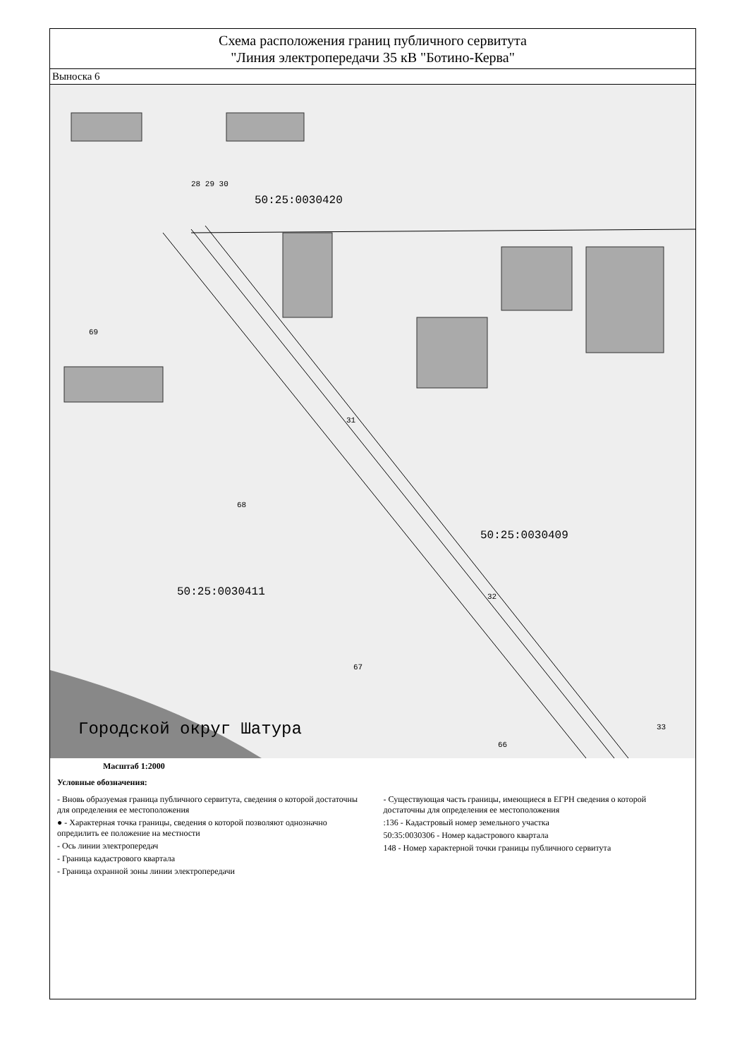Схема расположения границ публичного сервитута
"Линия электропередачи 35 кВ "Ботино-Керва"
Выноска 6
50:25:0030420
50:25:0030409
50:25:0030411
Городской округ Шатура
28 29 30
31
68
32
67
33
66
69
Масштаб 1:2000
Условные обозначения:
- Вновь образуемая граница публичного сервитута, сведения о которой достаточны для определения ее местоположения
● - Характерная точка границы, сведения о которой позволяют однозначно опредилить ее положение на местности
- Ось линии электропередач
- Граница кадастрового квартала
- Граница охранной зоны линии электропередачи
- Существующая часть границы, имеющиеся в ЕГРН сведения о которой достаточны для определения ее местоположения
:136 - Кадастровый номер земельного участка
50:35:0030306 - Номер кадастрового квартала
148 - Номер характерной точки границы публичного сервитута